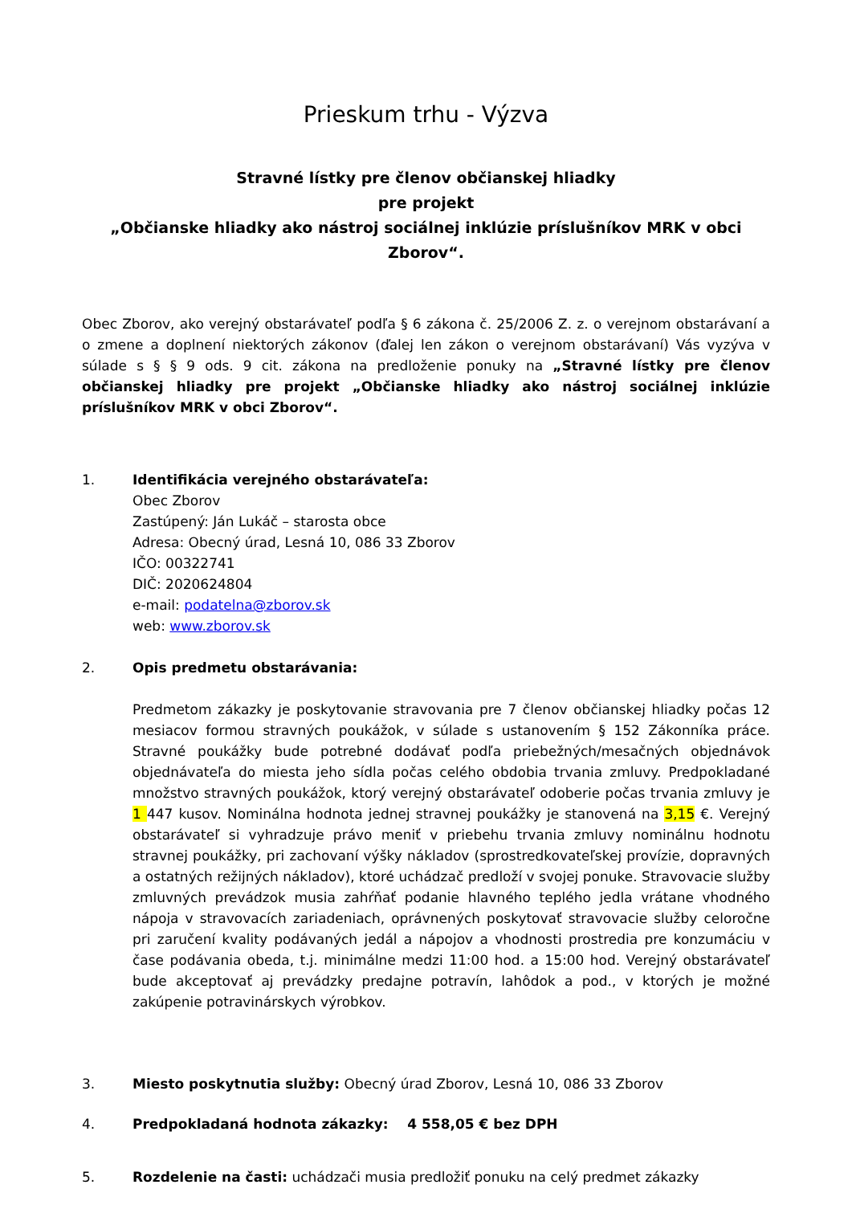Prieskum trhu - Výzva
Stravné lístky pre členov občianskej hliadky
pre projekt
„Občianske hliadky ako nástroj sociálnej inklúzie príslušníkov MRK v obci Zborov“.
Obec Zborov, ako verejný obstarávateľ podľa § 6 zákona č. 25/2006 Z. z. o verejnom obstarávaní a o zmene a doplnení niektorých zákonov (ďalej len zákon o verejnom obstarávaní) Vás vyzýva v súlade s § § 9 ods. 9 cit. zákona na predloženie ponuky na „Stravné lístky pre členov občianskej hliadky pre projekt „Občianske hliadky ako nástroj sociálnej inklúzie príslušníkov MRK v obci Zborov“.
1. Identifikácia verejného obstarávateľa:
Obec Zborov
Zastúpený: Ján Lukáč – starosta obce
Adresa: Obecný úrad, Lesná 10, 086 33 Zborov
IČO: 00322741
DIČ: 2020624804
e-mail: podatelna@zborov.sk
web: www.zborov.sk
2. Opis predmetu obstarávania:
Predmetom zákazky je poskytovanie stravovania pre 7 členov občianskej hliadky počas 12 mesiacov formou stravných poukážok, v súlade s ustanovením § 152 Zákonníka práce. Stravné poukážky bude potrebné dodávať podľa priebežných/mesačných objednávok objednávateľa do miesta jeho sídla počas celého obdobia trvania zmluvy. Predpokladané množstvo stravných poukážok, ktorý verejný obstarávateľ odoberie počas trvania zmluvy je 1 447 kusov. Nominálna hodnota jednej stravnej poukážky je stanovená na 3,15 €. Verejný obstarávateľ si vyhradzuje právo meniť v priebehu trvania zmluvy nominálnu hodnotu stravnej poukážky, pri zachovaní výšky nákladov (sprostredkovateľskej provízie, dopravných a ostatných režijných nákladov), ktoré uchádzač predloží v svojej ponuke. Stravovacie služby zmluvných prevádzok musia zahŕňať podanie hlavného teplého jedla vrátane vhodného nápoja v stravovacích zariadeniach, oprávnených poskytovať stravovacie služby celoročne pri zaručení kvality podávaných jedál a nápojov a vhodnosti prostredia pre konzumáciu v čase podávania obeda, t.j. minimálne medzi 11:00 hod. a 15:00 hod. Verejný obstarávateľ bude akceptovať aj prevádzky predajne potravín, lahôdok a pod., v ktorých je možné zakúpenie potravinárskych výrobkov.
3. Miesto poskytnutia služby: Obecný úrad Zborov, Lesná 10, 086 33 Zborov
4. Predpokladaná hodnota zákazky: 4 558,05 € bez DPH
5. Rozdelenie na časti: uchádzači musia predložiť ponuku na celý predmet zákazky